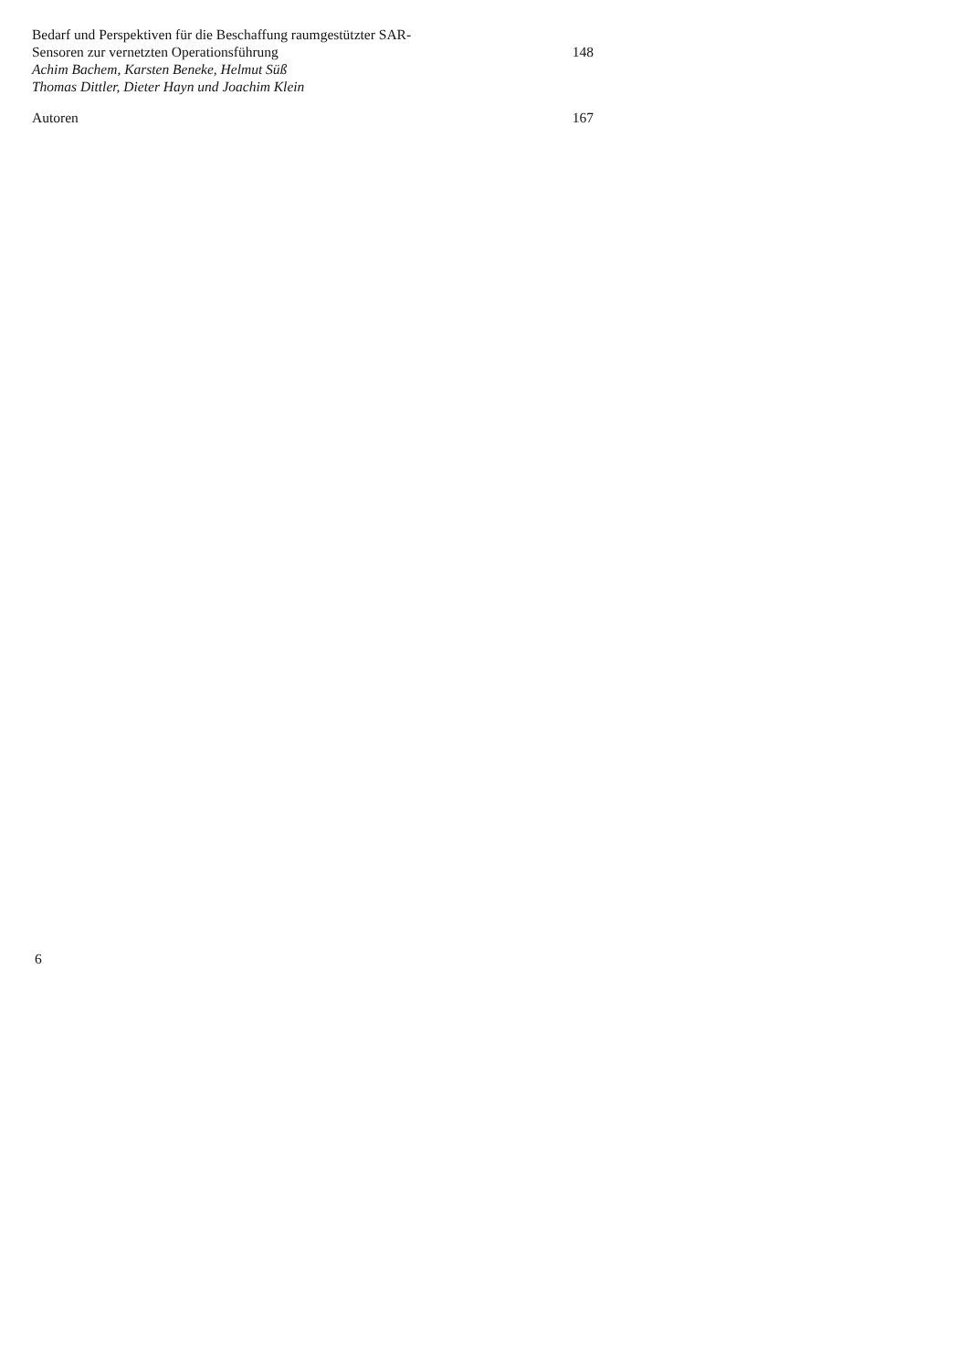Bedarf und Perspektiven für die Beschaffung raumgestützter SAR-
Sensoren zur vernetzten Operationsführung 148
Achim Bachem, Karsten Beneke, Helmut Süß
Thomas Dittler, Dieter Hayn und Joachim Klein
Autoren 167
6